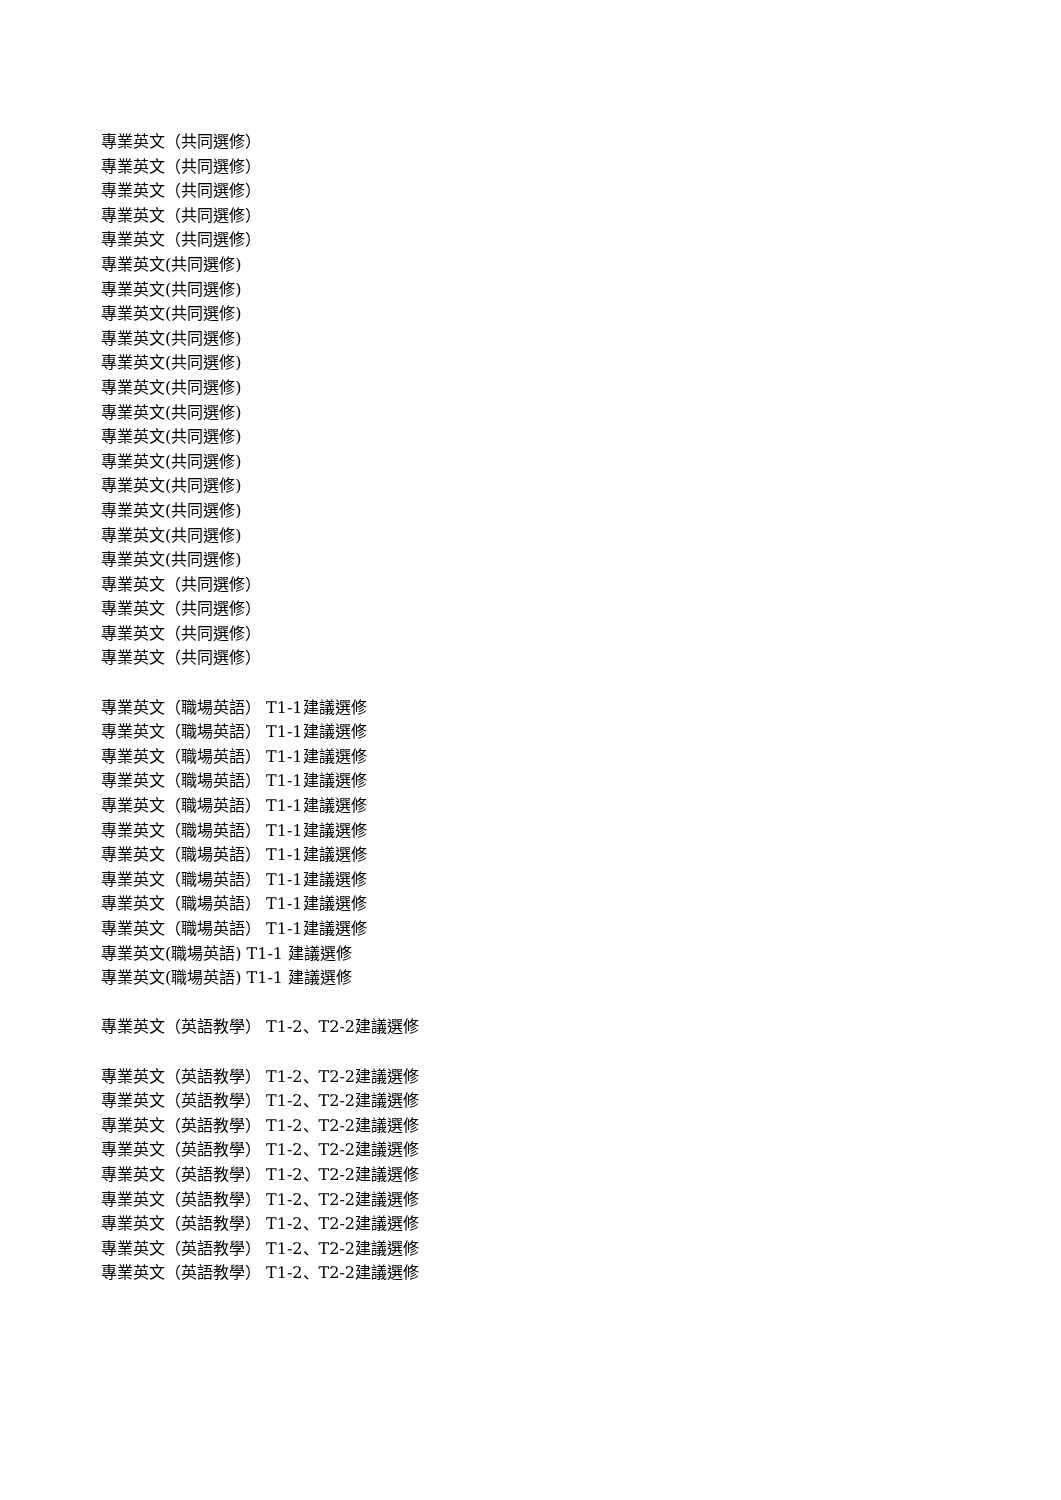專業英文（共同選修）
專業英文（共同選修）
專業英文（共同選修）
專業英文（共同選修）
專業英文（共同選修）
專業英文(共同選修)
專業英文(共同選修)
專業英文(共同選修)
專業英文(共同選修)
專業英文(共同選修)
專業英文(共同選修)
專業英文(共同選修)
專業英文(共同選修)
專業英文(共同選修)
專業英文(共同選修)
專業英文(共同選修)
專業英文(共同選修)
專業英文(共同選修)
專業英文（共同選修）
專業英文（共同選修）
專業英文（共同選修）
專業英文（共同選修）
專業英文（職場英語） T1-1建議選修
專業英文（職場英語） T1-1建議選修
專業英文（職場英語） T1-1建議選修
專業英文（職場英語） T1-1建議選修
專業英文（職場英語） T1-1建議選修
專業英文（職場英語） T1-1建議選修
專業英文（職場英語） T1-1建議選修
專業英文（職場英語） T1-1建議選修
專業英文（職場英語） T1-1建議選修
專業英文（職場英語） T1-1建議選修
專業英文(職場英語) T1-1 建議選修
專業英文(職場英語) T1-1 建議選修
專業英文（英語教學） T1-2、T2-2建議選修
專業英文（英語教學） T1-2、T2-2建議選修
專業英文（英語教學） T1-2、T2-2建議選修
專業英文（英語教學） T1-2、T2-2建議選修
專業英文（英語教學） T1-2、T2-2建議選修
專業英文（英語教學） T1-2、T2-2建議選修
專業英文（英語教學） T1-2、T2-2建議選修
專業英文（英語教學） T1-2、T2-2建議選修
專業英文（英語教學） T1-2、T2-2建議選修
專業英文（英語教學） T1-2、T2-2建議選修